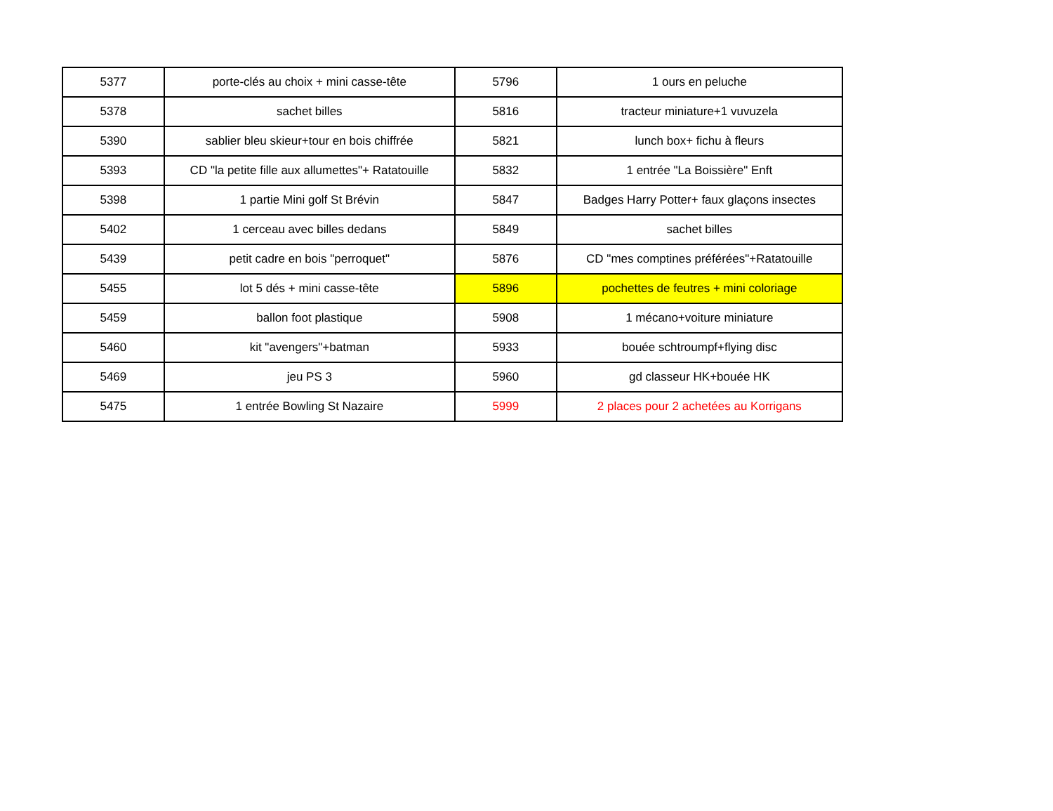| 5377 | porte-clés au choix + mini casse-tête | 5796 | 1 ours en peluche |
| 5378 | sachet billes | 5816 | tracteur miniature+1 vuvuzela |
| 5390 | sablier bleu skieur+tour en bois chiffrée | 5821 | lunch box+ fichu à fleurs |
| 5393 | CD "la petite fille aux allumettes"+ Ratatouille | 5832 | 1 entrée "La Boissière" Enft |
| 5398 | 1 partie Mini golf St Brévin | 5847 | Badges Harry Potter+ faux glaçons insectes |
| 5402 | 1 cerceau avec billes dedans | 5849 | sachet billes |
| 5439 | petit cadre en bois "perroquet" | 5876 | CD "mes comptines préférées"+Ratatouille |
| 5455 | lot 5 dés + mini casse-tête | 5896 | pochettes de feutres + mini coloriage |
| 5459 | ballon foot plastique | 5908 | 1 mécano+voiture miniature |
| 5460 | kit "avengers"+batman | 5933 | bouée schtroumpf+flying disc |
| 5469 | jeu PS 3 | 5960 | gd classeur HK+bouée HK |
| 5475 | 1 entrée Bowling St Nazaire | 5999 | 2 places pour 2 achetées au Korrigans |